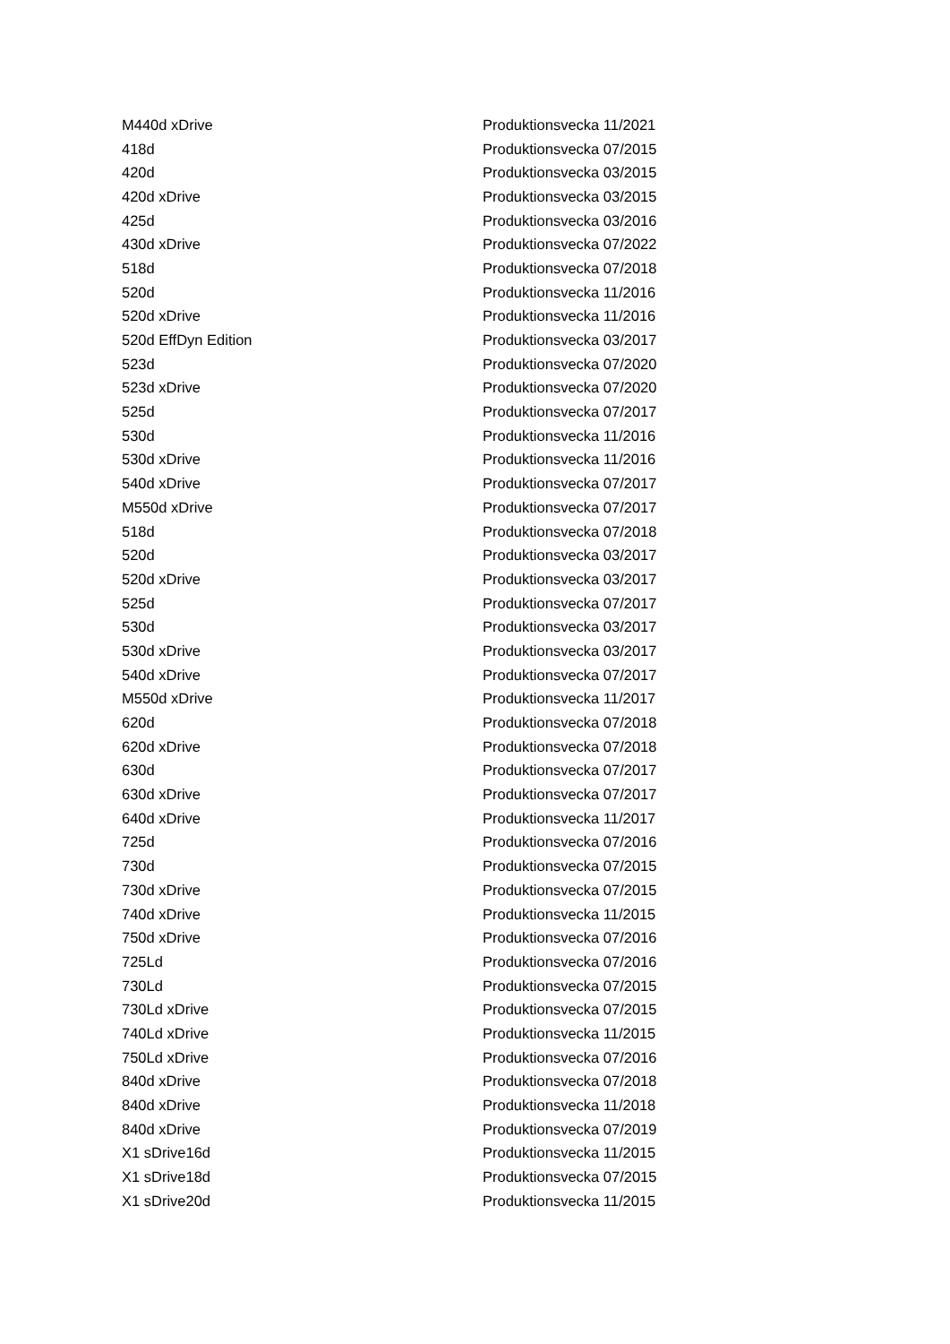| M440d xDrive | Produktionsvecka 11/2021 |
| 418d | Produktionsvecka 07/2015 |
| 420d | Produktionsvecka 03/2015 |
| 420d xDrive | Produktionsvecka 03/2015 |
| 425d | Produktionsvecka 03/2016 |
| 430d xDrive | Produktionsvecka 07/2022 |
| 518d | Produktionsvecka 07/2018 |
| 520d | Produktionsvecka 11/2016 |
| 520d xDrive | Produktionsvecka 11/2016 |
| 520d EffDyn Edition | Produktionsvecka 03/2017 |
| 523d | Produktionsvecka 07/2020 |
| 523d xDrive | Produktionsvecka 07/2020 |
| 525d | Produktionsvecka 07/2017 |
| 530d | Produktionsvecka 11/2016 |
| 530d xDrive | Produktionsvecka 11/2016 |
| 540d xDrive | Produktionsvecka 07/2017 |
| M550d xDrive | Produktionsvecka 07/2017 |
| 518d | Produktionsvecka 07/2018 |
| 520d | Produktionsvecka 03/2017 |
| 520d xDrive | Produktionsvecka 03/2017 |
| 525d | Produktionsvecka 07/2017 |
| 530d | Produktionsvecka 03/2017 |
| 530d xDrive | Produktionsvecka 03/2017 |
| 540d xDrive | Produktionsvecka 07/2017 |
| M550d xDrive | Produktionsvecka 11/2017 |
| 620d | Produktionsvecka 07/2018 |
| 620d xDrive | Produktionsvecka 07/2018 |
| 630d | Produktionsvecka 07/2017 |
| 630d xDrive | Produktionsvecka 07/2017 |
| 640d xDrive | Produktionsvecka 11/2017 |
| 725d | Produktionsvecka 07/2016 |
| 730d | Produktionsvecka 07/2015 |
| 730d xDrive | Produktionsvecka 07/2015 |
| 740d xDrive | Produktionsvecka 11/2015 |
| 750d xDrive | Produktionsvecka 07/2016 |
| 725Ld | Produktionsvecka 07/2016 |
| 730Ld | Produktionsvecka 07/2015 |
| 730Ld xDrive | Produktionsvecka 07/2015 |
| 740Ld xDrive | Produktionsvecka 11/2015 |
| 750Ld xDrive | Produktionsvecka 07/2016 |
| 840d xDrive | Produktionsvecka 07/2018 |
| 840d xDrive | Produktionsvecka 11/2018 |
| 840d xDrive | Produktionsvecka 07/2019 |
| X1 sDrive16d | Produktionsvecka 11/2015 |
| X1 sDrive18d | Produktionsvecka 07/2015 |
| X1 sDrive20d | Produktionsvecka 11/2015 |